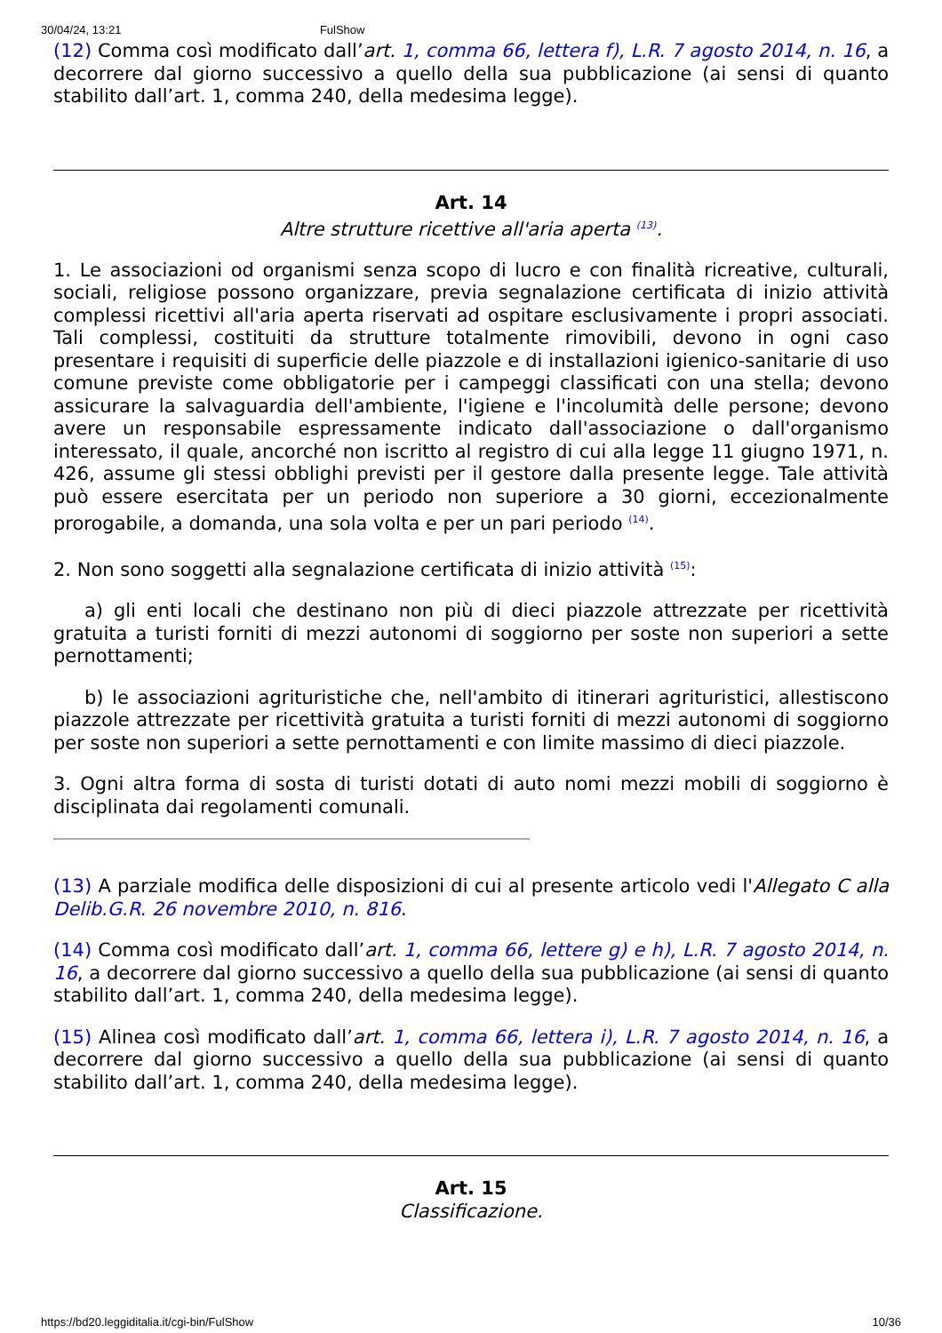30/04/24, 13:21 FulShow
(12) Comma così modificato dall’art. 1, comma 66, lettera f), L.R. 7 agosto 2014, n. 16, a decorrere dal giorno successivo a quello della sua pubblicazione (ai sensi di quanto stabilito dall’art. 1, comma 240, della medesima legge).
Art. 14
Altre strutture ricettive all'aria aperta <sup>(13)</sup>.
1. Le associazioni od organismi senza scopo di lucro e con finalità ricreative, culturali, sociali, religiose possono organizzare, previa segnalazione certificata di inizio attività complessi ricettivi all'aria aperta riservati ad ospitare esclusivamente i propri associati. Tali complessi, costituiti da strutture totalmente rimovibili, devono in ogni caso presentare i requisiti di superficie delle piazzole e di installazioni igienico-sanitarie di uso comune previste come obbligatorie per i campeggi classificati con una stella; devono assicurare la salvaguardia dell'ambiente, l'igiene e l'incolumità delle persone; devono avere un responsabile espressamente indicato dall'associazione o dall'organismo interessato, il quale, ancorché non iscritto al registro di cui alla legge 11 giugno 1971, n. 426, assume gli stessi obblighi previsti per il gestore dalla presente legge. Tale attività può essere esercitata per un periodo non superiore a 30 giorni, eccezionalmente prorogabile, a domanda, una sola volta e per un pari periodo <sup>(14)</sup>.
2. Non sono soggetti alla segnalazione certificata di inizio attività <sup>(15)</sup>:
a) gli enti locali che destinano non più di dieci piazzole attrezzate per ricettività gratuita a turisti forniti di mezzi autonomi di soggiorno per soste non superiori a sette pernottamenti;
b) le associazioni agrituristiche che, nell'ambito di itinerari agrituristici, allestiscono piazzole attrezzate per ricettività gratuita a turisti forniti di mezzi autonomi di soggiorno per soste non superiori a sette pernottamenti e con limite massimo di dieci piazzole.
3. Ogni altra forma di sosta di turisti dotati di auto nomi mezzi mobili di soggiorno è disciplinata dai regolamenti comunali.
(13) A parziale modifica delle disposizioni di cui al presente articolo vedi l'Allegato C alla Delib.G.R. 26 novembre 2010, n. 816.
(14) Comma così modificato dall’art. 1, comma 66, lettere g) e h), L.R. 7 agosto 2014, n. 16, a decorrere dal giorno successivo a quello della sua pubblicazione (ai sensi di quanto stabilito dall’art. 1, comma 240, della medesima legge).
(15) Alinea così modificato dall’art. 1, comma 66, lettera i), L.R. 7 agosto 2014, n. 16, a decorrere dal giorno successivo a quello della sua pubblicazione (ai sensi di quanto stabilito dall’art. 1, comma 240, della medesima legge).
Art. 15
Classificazione.
https://bd20.leggiditalia.it/cgi-bin/FulShow 10/36